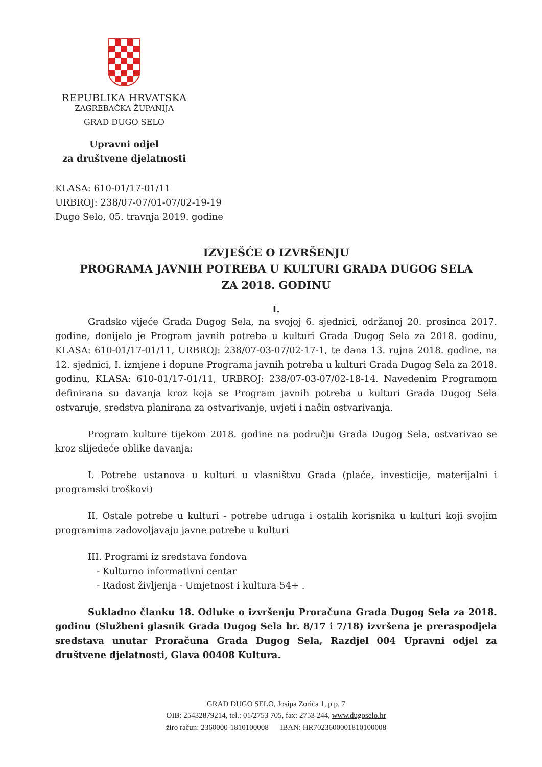REPUBLIKA HRVATSKA
ZAGREBAČKA ŽUPANIJA
GRAD DUGO SELO
Upravni odjel
za društvene djelatnosti
KLASA: 610-01/17-01/11
URBROJ: 238/07-07/01-07/02-19-19
Dugo Selo, 05. travnja 2019. godine
IZVJEŠĆE O IZVRŠENJU
PROGRAMA JAVNIH POTREBA U KULTURI GRADA DUGOG SELA
ZA 2018. GODINU
I.
Gradsko vijeće Grada Dugog Sela, na svojoj 6. sjednici, održanoj 20. prosinca 2017. godine, donijelo je Program javnih potreba u kulturi Grada Dugog Sela za 2018. godinu, KLASA: 610-01/17-01/11, URBROJ: 238/07-03-07/02-17-1, te dana 13. rujna 2018. godine, na 12. sjednici, I. izmjene i dopune Programa javnih potreba u kulturi Grada Dugog Sela za 2018. godinu, KLASA: 610-01/17-01/11, URBROJ: 238/07-03-07/02-18-14. Navedenim Programom definirana su davanja kroz koja se Program javnih potreba u kulturi Grada Dugog Sela ostvaruje, sredstva planirana za ostvarivanje, uvjeti i način ostvarivanja.
Program kulture tijekom 2018. godine na području Grada Dugog Sela, ostvarivao se kroz slijedeće oblike davanja:
I. Potrebe ustanova u kulturi u vlasništvu Grada (plaće, investicije, materijalni i programski troškovi)
II. Ostale potrebe u kulturi - potrebe udruga i ostalih korisnika u kulturi koji svojim programima zadovoljavaju javne potrebe u kulturi
III. Programi iz sredstava fondova
- Kulturno informativni centar
- Radost življenja - Umjetnost i kultura 54+ .
Sukladno članku 18. Odluke o izvršenju Proračuna Grada Dugog Sela za 2018. godinu (Službeni glasnik Grada Dugog Sela br. 8/17 i 7/18) izvršena je preraspodjela sredstava unutar Proračuna Grada Dugog Sela, Razdjel 004 Upravni odjel za društvene djelatnosti, Glava 00408 Kultura.
GRAD DUGO SELO, Josipa Zorića 1, p.p. 7
OIB: 25432879214, tel.: 01/2753 705, fax: 2753 244, www.dugoselo.hr
žiro račun: 2360000-1810100008 IBAN: HR7023600001810100008